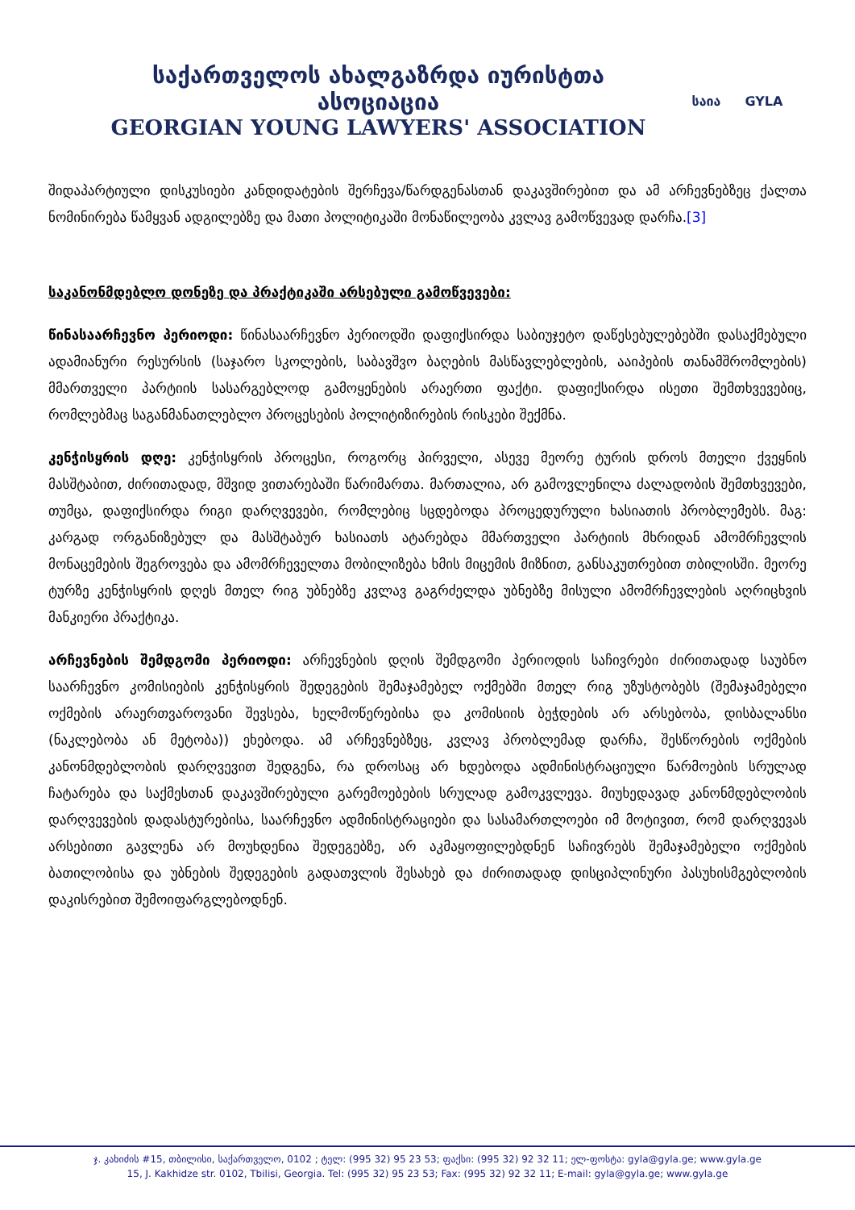საქართველოს ახალგაზრდა იურისტთა ასოციაცია
GEORGIAN YOUNG LAWYERS' ASSOCIATION
საია GYLA
შიდაპარტიული დისკუსიები კანდიდატების შერჩევა/წარდგენასთან დაკავშირებით და ამ არჩევნებზეც ქალთა ნომინირება წამყვან ადგილებზე და მათი პოლიტიკაში მონაწილეობა კვლავ გამოწვევად დარჩა.[3]
საკანონმდებლო დონეზე და პრაქტიკაში არსებული გამოწვევები:
წინასაარჩევნო პერიოდი: წინასაარჩევნო პერიოდში დაფიქსირდა საბიუჯეტო დაწესებულებებში დასაქმებული ადამიანური რესურსის (საჯარო სკოლების, საბავშვო ბაღების მასწავლებლების, ააიპების თანამშრომლების) მმართველი პარტიის სასარგებლოდ გამოყენების არაერთი ფაქტი. დაფიქსირდა ისეთი შემთხვევებიც, რომლებმაც საგანმანათლებლო პროცესების პოლიტიზირების რისკები შექმნა.
კენჭისყრის დღე: კენჭისყრის პროცესი, როგორც პირველი, ასევე მეორე ტურის დროს მთელი ქვეყნის მასშტაბით, ძირითადად, მშვიდ ვითარებაში წარიმართა. მართალია, არ გამოვლენილა ძალადობის შემთხვევები, თუმცა, დაფიქსირდა რიგი დარღვევები, რომლებიც სცდებოდა პროცედურული ხასიათის პრობლემებს. მაგ: კარგად ორგანიზებულ და მასშტაბურ ხასიათს ატარებდა მმართველი პარტიის მხრიდან ამომრჩევლის მონაცემების შეგროვება და ამომრჩეველთა მობილიზება ხმის მიცემის მიზნით, განსაკუთრებით თბილისში. მეორე ტურზე კენჭისყრის დღეს მთელ რიგ უბნებზე კვლავ გაგრძელდა უბნებზე მისული ამომრჩევლების აღრიცხვის მანკიერი პრაქტიკა.
არჩევნების შემდგომი პერიოდი: არჩევნების დღის შემდგომი პერიოდის საჩივრები ძირითადად საუბნო საარჩევნო კომისიების კენჭისყრის შედეგების შემაჯამებელ ოქმებში მთელ რიგ უზუსტობებს (შემაჯამებელი ოქმების არაერთვაროვანი შევსება, ხელმოწერებისა და კომისიის ბეჭდების არ არსებობა, დისბალანსი (ნაკლებობა ან მეტობა)) ეხებოდა. ამ არჩევნებზეც, კვლავ პრობლემად დარჩა, შესწორების ოქმების კანონმდებლობის დარღვევით შედგენა, რა დროსაც არ ხდებოდა ადმინისტრაციული წარმოების სრულად ჩატარება და საქმესთან დაკავშირებული გარემოებების სრულად გამოკვლევა. მიუხედავად კანონმდებლობის დარღვევების დადასტურებისა, საარჩევნო ადმინისტრაციები და სასამართლოები იმ მოტივით, რომ დარღვევას არსებითი გავლენა არ მოუხდენია შედეგებზე, არ აკმაყოფილებდნენ საჩივრებს შემაჯამებელი ოქმების ბათილობისა და უბნების შედეგების გადათვლის შესახებ და ძირითადად დისციპლინური პასუხისმგებლობის დაკისრებით შემოიფარგლებოდნენ.
ჯ. კახიძის #15, თბილისი, საქართველო, 0102 ; ტელ: (995 32) 95 23 53; ფაქსი: (995 32) 92 32 11; ელ-ფოსტა: gyla@gyla.ge; www.gyla.ge
15, J. Kakhidze str. 0102, Tbilisi, Georgia. Tel: (995 32) 95 23 53; Fax: (995 32) 92 32 11; E-mail: gyla@gyla.ge; www.gyla.ge